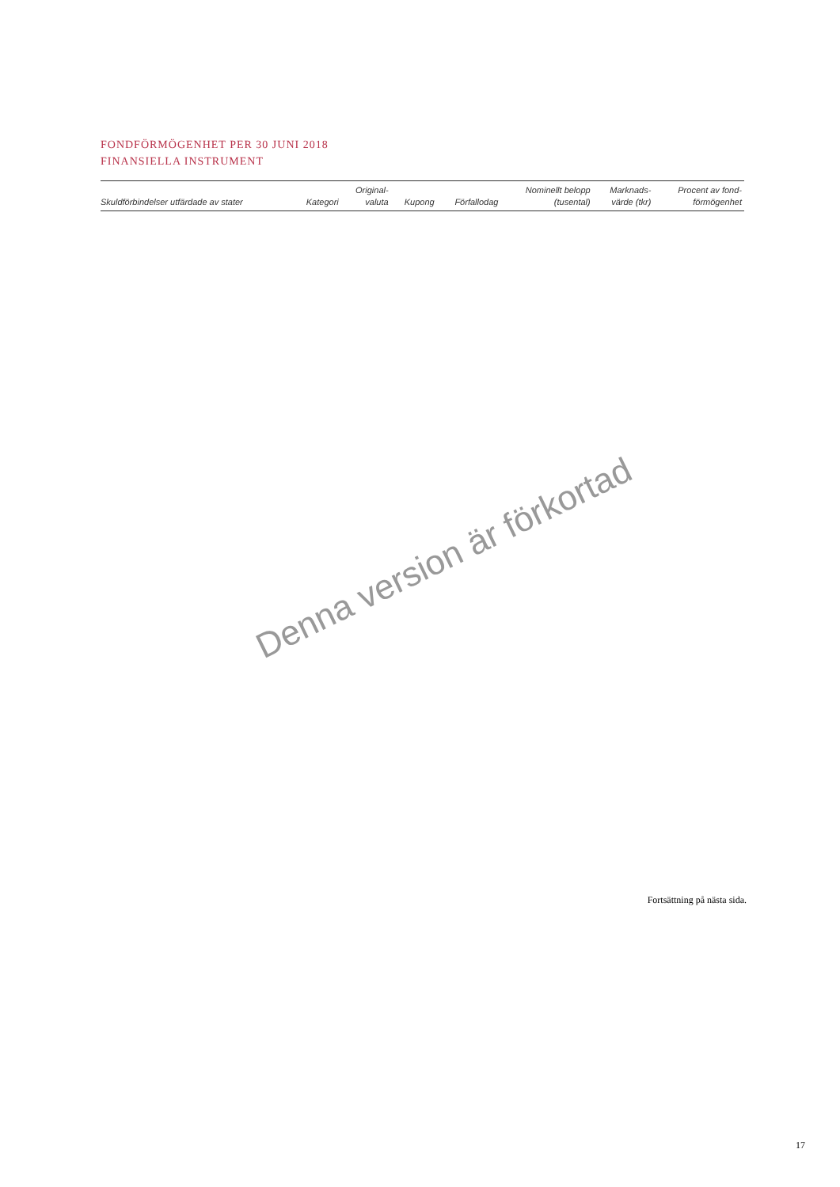FONDFÖRMÖGENHET PER 30 JUNI 2018
FINANSIELLA INSTRUMENT
| Skuldförbindelser utfärdade av stater | Kategori | Original- valuta | Kupong | Förfallodag | Nominellt belopp (tusental) | Marknads- värde (tkr) | Procent av fond- förmögenhet |
| --- | --- | --- | --- | --- | --- | --- | --- |
Denna version är förkortad
Fortsättning på nästa sida.
17